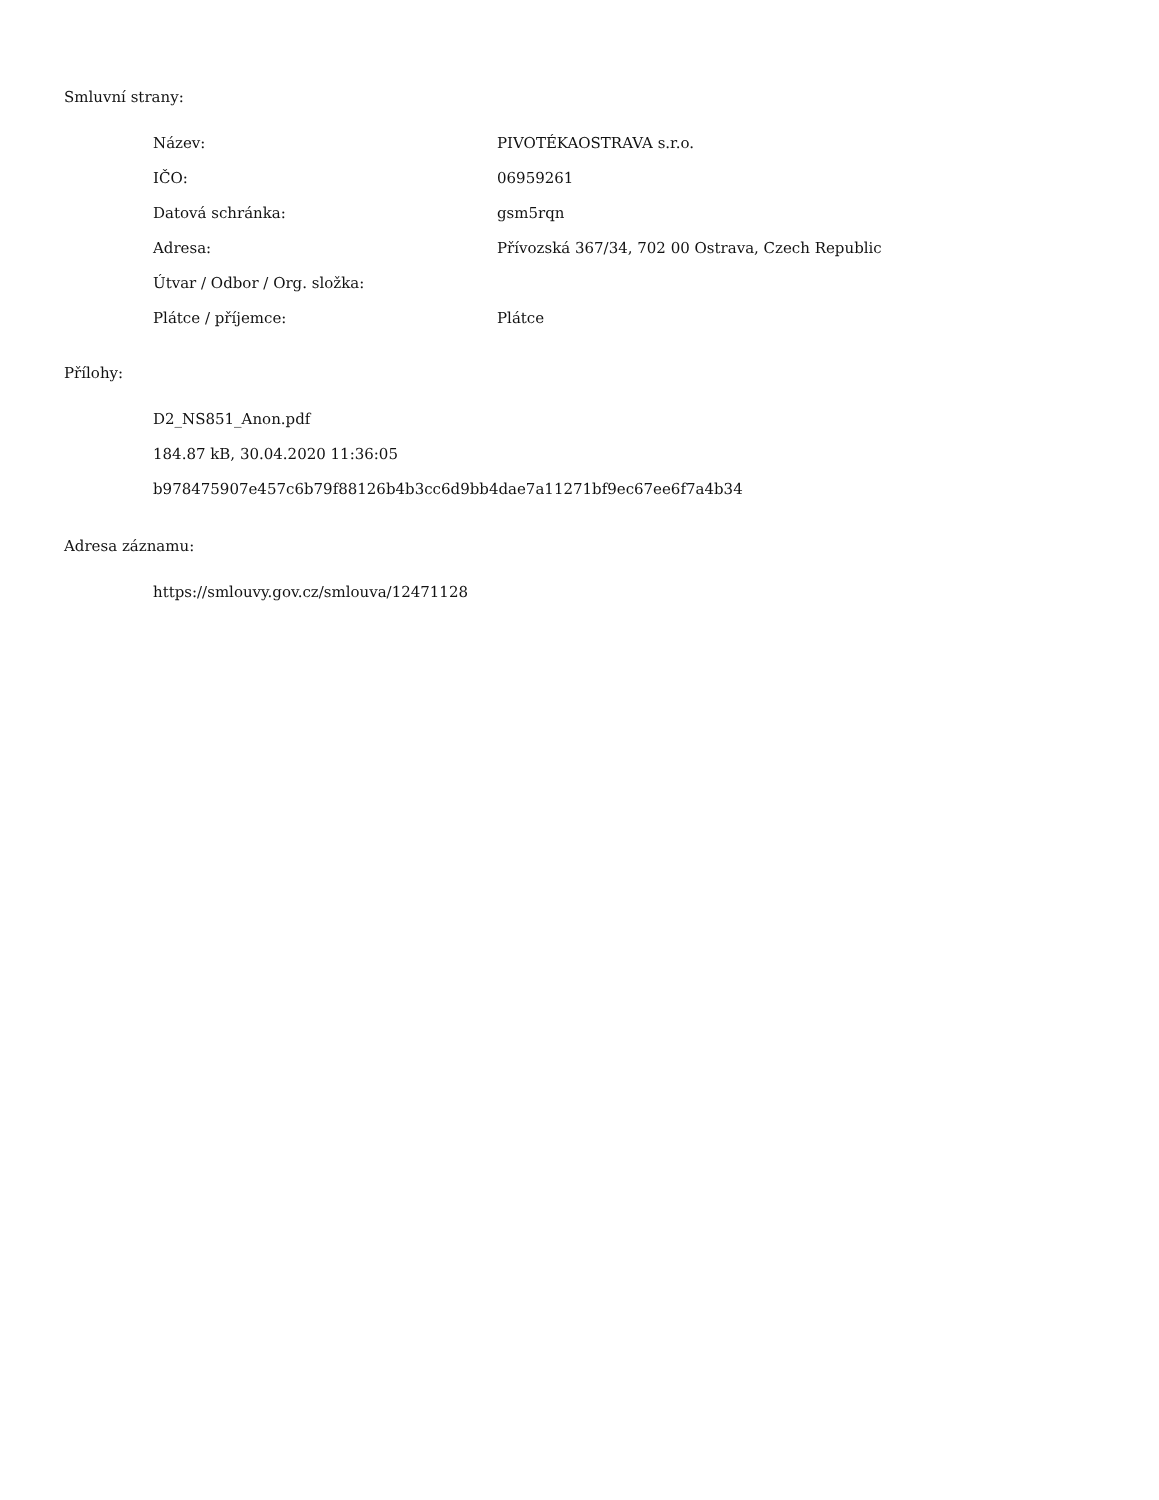Smluvní strany:
| Název: | PIVOTÉKAOSTRAVA s.r.o. |
| IČO: | 06959261 |
| Datová schránka: | gsm5rqn |
| Adresa: | Přívozská 367/34, 702 00 Ostrava, Czech Republic |
| Útvar / Odbor / Org. složka: | |
| Plátce / příjemce: | Plátce |
Přílohy:
D2_NS851_Anon.pdf
184.87 kB, 30.04.2020 11:36:05
b978475907e457c6b79f88126b4b3cc6d9bb4dae7a11271bf9ec67ee6f7a4b34
Adresa záznamu:
https://smlouvy.gov.cz/smlouva/12471128